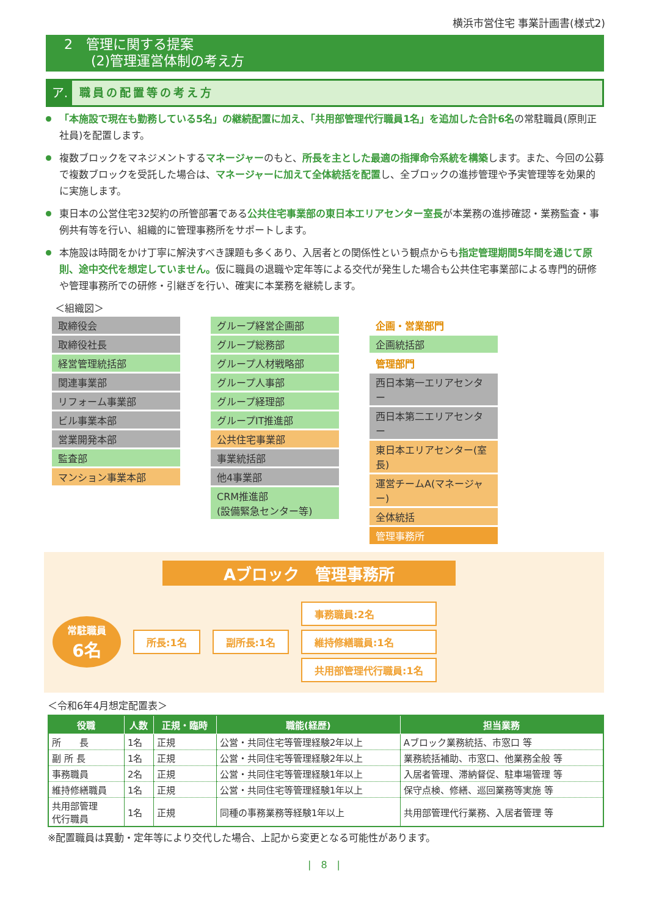横浜市営住宅 事業計画書(様式2)
2　管理に関する提案
　　(2)管理運営体制の考え方
ア. 職員の配置等の考え方
「本施設で現在も勤務している5名」の継続配置に加え、「共用部管理代行職員1名」を追加した合計6名の常駐職員(原則正社員)を配置します。
複数ブロックをマネジメントするマネージャーのもと、所長を主とした最適の指揮命令系統を構築します。また、今回の公募で複数ブロックを受託した場合は、マネージャーに加えて全体統括を配置し、全ブロックの進捗管理や予実管理等を効果的に実施します。
東日本の公営住宅32契約の所管部署である公共住宅事業部の東日本エリアセンター室長が本業務の進捗確認・業務監査・事例共有等を行い、組織的に管理事務所をサポートします。
本施設は時間をかけ丁寧に解決すべき課題も多くあり、入居者との関係性という観点からも指定管理期間5年間を通じて原則、途中交代を想定していません。仮に職員の退職や定年等による交代が発生した場合も公共住宅事業部による専門的研修や管理事務所での研修・引継ぎを行い、確実に本業務を継続します。
＜組織図＞
取締役会
取締役社長
経営管理統括部
関連事業部
リフォーム事業部
ビル事業本部
営業開発本部
監査部
マンション事業本部
グループ経営企画部
グループ総務部
グループ人材戦略部
グループ人事部
グループ経理部
グループIT推進部
公共住宅事業部
事業統括部
他4事業部
CRM推進部
(設備緊急センター等)
企画・営業部門
企画統括部
管理部門
西日本第一エリアセンター
西日本第二エリアセンター
東日本エリアセンター(室長)
運営チームA(マネージャー)
全体統括
管理事務所
Aブロック　管理事務所
常駐職員
6名
所長:1名 副所長:1名
事務職員:2名
維持修繕職員:1名
共用部管理代行職員:1名
＜令和6年4月想定配置表＞
| 役職 | 人数 | 正規・臨時 | 職能(経歴) | 担当業務 |
| --- | --- | --- | --- | --- |
| 所 長 | 1名 | 正規 | 公営・共同住宅等管理経験2年以上 | Aブロック業務統括、市窓口 等 |
| 副 所 長 | 1名 | 正規 | 公営・共同住宅等管理経験2年以上 | 業務統括補助、市窓口、他業務全般 等 |
| 事務職員 | 2名 | 正規 | 公営・共同住宅等管理経験1年以上 | 入居者管理、滞納督促、駐車場管理 等 |
| 維持修繕職員 | 1名 | 正規 | 公営・共同住宅等管理経験1年以上 | 保守点検、修繕、巡回業務等実施 等 |
| 共用部管理 代行職員 | 1名 | 正規 | 同種の事務業務等経験1年以上 | 共用部管理代行業務、入居者管理 等 |
※配置職員は異動・定年等により交代した場合、上記から変更となる可能性があります。
|　8　|